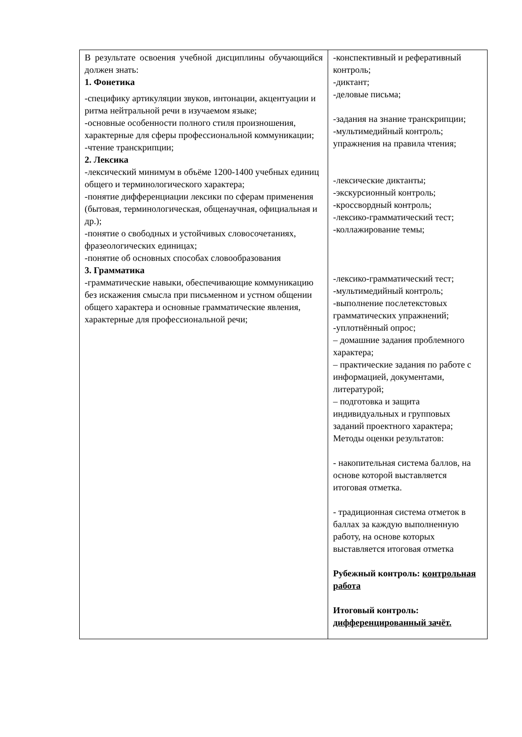| В результате освоения учебной дисциплины обучающийся должен знать: 1. Фонетика -специфику артикуляции звуков, интонации, акцентуации и ритма нейтральной речи в изучаемом языке; -основные особенности полного стиля произношения, характерные для сферы профессиональной коммуникации; -чтение транскрипции; 2. Лексика -лексический минимум в объёме 1200-1400 учебных единиц общего и терминологического характера; -понятие дифференциации лексики по сферам применения (бытовая, терминологическая, общенаучная, официальная и др.); -понятие о свободных и устойчивых словосочетаниях, фразеологических единицах; -понятие об основных способах словообразования 3. Грамматика -грамматические навыки, обеспечивающие коммуникацию без искажения смысла при письменном и устном общении общего характера и основные грамматические явления, характерные для профессиональной речи; | -конспективный и реферативный контроль; -диктант; -деловые письма; -задания на знание транскрипции; -мультимедийный контроль; упражнения на правила чтения; -лексические диктанты; -экскурсионный контроль; -кроссвордный контроль; -лексико-грамматический тест; -коллажирование темы; -лексико-грамматический тест; -мультимедийный контроль; -выполнение послетекстовых грамматических упражнений; -уплотнённый опрос; – домашние задания проблемного характера; – практические задания по работе с информацией, документами, литературой; – подготовка и защита индивидуальных и групповых заданий проектного характера; Методы оценки результатов: - накопительная система баллов, на основе которой выставляется итоговая отметка. - традиционная система отметок в баллах за каждую выполненную работу, на основе которых выставляется итоговая отметка Рубежный контроль: контрольная работа Итоговый контроль: дифференцированный зачёт. |